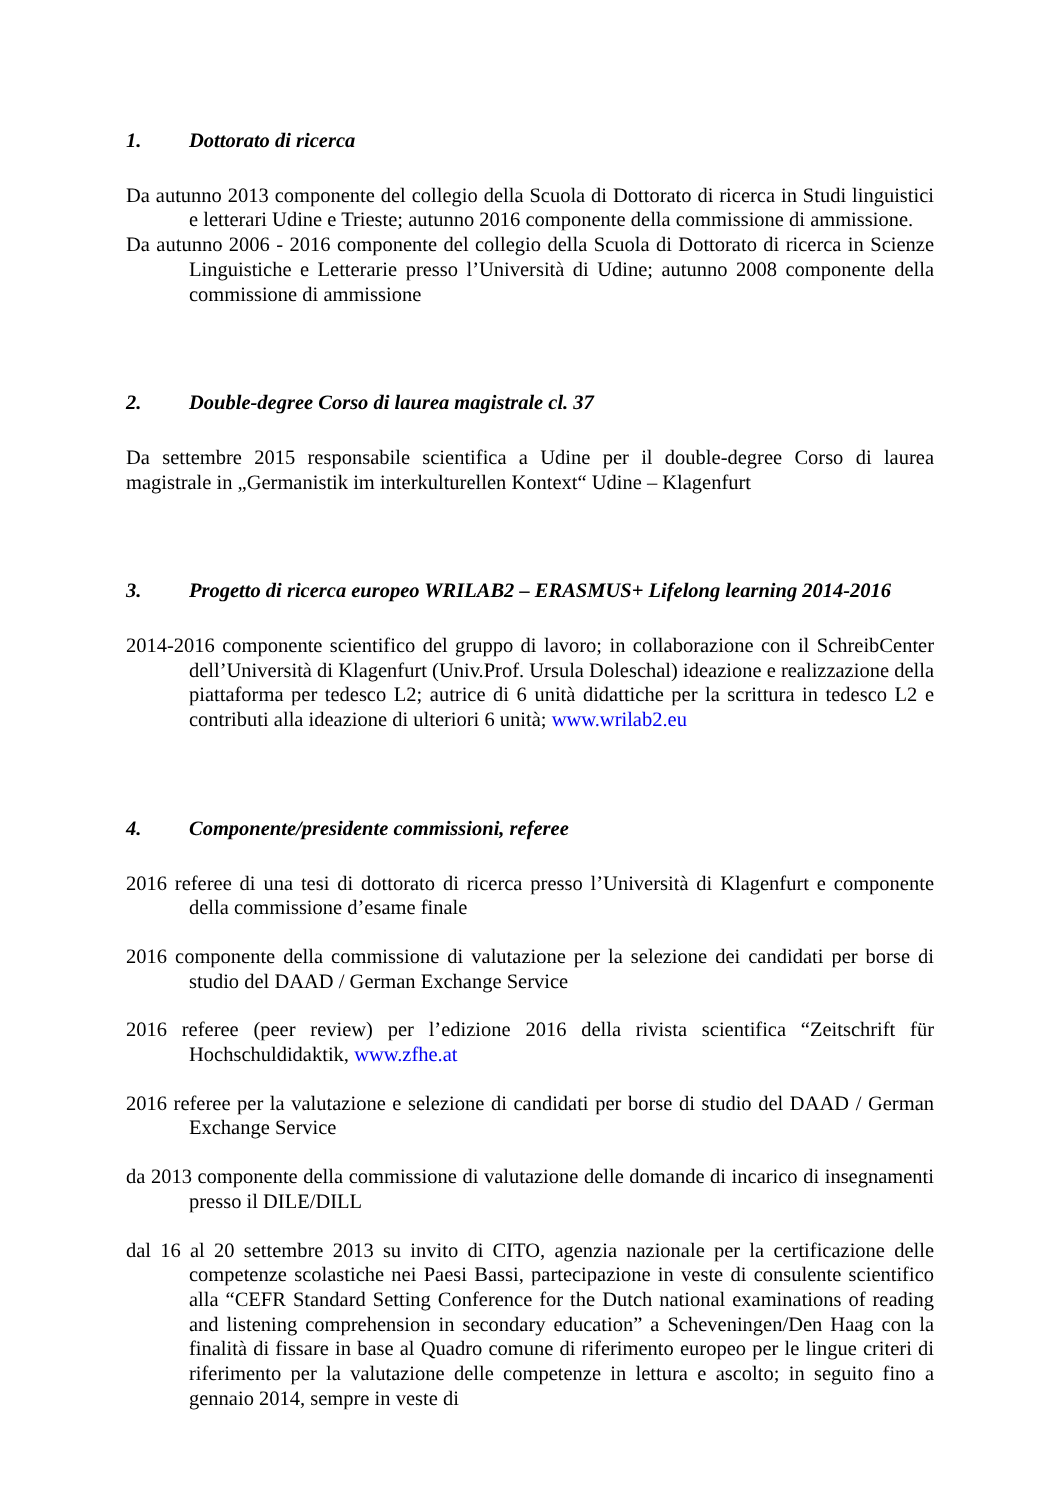1. Dottorato di ricerca
Da autunno 2013 componente del collegio della Scuola di Dottorato di ricerca in Studi linguistici e letterari Udine e Trieste; autunno 2016 componente della commissione di ammissione.
Da autunno 2006 - 2016 componente del collegio della Scuola di Dottorato di ricerca in Scienze Linguistiche e Letterarie presso l’Università di Udine; autunno 2008 componente della commissione di ammissione
2. Double-degree Corso di laurea magistrale cl. 37
Da settembre 2015 responsabile scientifica a Udine per il double-degree Corso di laurea magistrale in „Germanistik im interkulturellen Kontext“ Udine – Klagenfurt
3. Progetto di ricerca europeo WRILAB2 – ERASMUS+ Lifelong learning 2014-2016
2014-2016 componente scientifico del gruppo di lavoro; in collaborazione con il SchreibCenter dell’Università di Klagenfurt (Univ.Prof. Ursula Doleschal) ideazione e realizzazione della piattaforma per tedesco L2; autrice di 6 unità didattiche per la scrittura in tedesco L2 e contributi alla ideazione di ulteriori 6 unità; www.wrilab2.eu
4. Componente/presidente commissioni, referee
2016 referee di una tesi di dottorato di ricerca presso l’Università di Klagenfurt e componente della commissione d’esame finale
2016 componente della commissione di valutazione per la selezione dei candidati per borse di studio del DAAD / German Exchange Service
2016 referee (peer review) per l’edizione 2016 della rivista scientifica “Zeitschrift für Hochschuldidaktik, www.zfhe.at
2016 referee per la valutazione e selezione di candidati per borse di studio del DAAD / German Exchange Service
da 2013 componente della commissione di valutazione delle domande di incarico di insegnamenti presso il DILE/DILL
dal 16 al 20 settembre 2013 su invito di CITO, agenzia nazionale per la certificazione delle competenze scolastiche nei Paesi Bassi, partecipazione in veste di consulente scientifico alla “CEFR Standard Setting Conference for the Dutch national examinations of reading and listening comprehension in secondary education” a Scheveningen/Den Haag con la finalità di fissare in base al Quadro comune di riferimento europeo per le lingue criteri di riferimento per la valutazione delle competenze in lettura e ascolto; in seguito fino a gennaio 2014, sempre in veste di